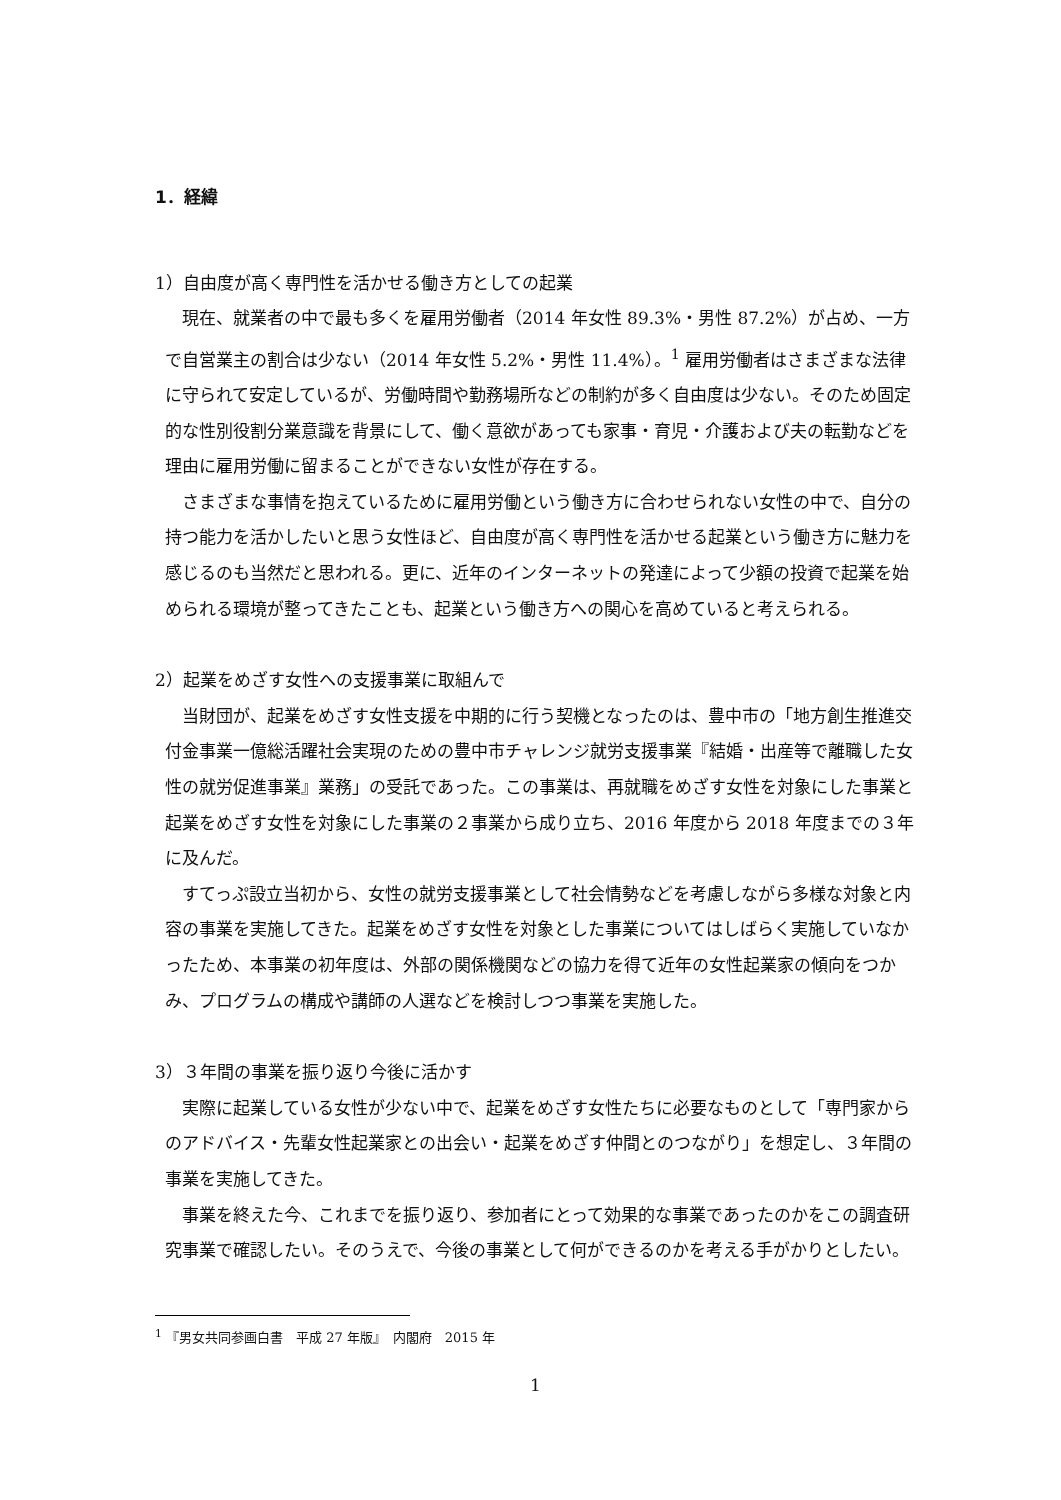1．経緯
1）自由度が高く専門性を活かせる働き方としての起業
現在、就業者の中で最も多くを雇用労働者（2014 年女性 89.3%・男性 87.2%）が占め、一方で自営業主の割合は少ない（2014 年女性 5.2%・男性 11.4%）。<sup>1</sup> 雇用労働者はさまざまな法律に守られて安定しているが、労働時間や勤務場所などの制約が多く自由度は少ない。そのため固定的な性別役割分業意識を背景にして、働く意欲があっても家事・育児・介護および夫の転勤などを理由に雇用労働に留まることができない女性が存在する。
さまざまな事情を抱えているために雇用労働という働き方に合わせられない女性の中で、自分の持つ能力を活かしたいと思う女性ほど、自由度が高く専門性を活かせる起業という働き方に魅力を感じるのも当然だと思われる。更に、近年のインターネットの発達によって少額の投資で起業を始められる環境が整ってきたことも、起業という働き方への関心を高めていると考えられる。
2）起業をめざす女性への支援事業に取組んで
当財団が、起業をめざす女性支援を中期的に行う契機となったのは、豊中市の「地方創生推進交付金事業一億総活躍社会実現のための豊中市チャレンジ就労支援事業『結婚・出産等で離職した女性の就労促進事業』業務」の受託であった。この事業は、再就職をめざす女性を対象にした事業と起業をめざす女性を対象にした事業の２事業から成り立ち、2016 年度から 2018 年度までの３年に及んだ。
すてっぷ設立当初から、女性の就労支援事業として社会情勢などを考慮しながら多様な対象と内容の事業を実施してきた。起業をめざす女性を対象とした事業についてはしばらく実施していなかったため、本事業の初年度は、外部の関係機関などの協力を得て近年の女性起業家の傾向をつかみ、プログラムの構成や講師の人選などを検討しつつ事業を実施した。
3）３年間の事業を振り返り今後に活かす
実際に起業している女性が少ない中で、起業をめざす女性たちに必要なものとして「専門家からのアドバイス・先輩女性起業家との出会い・起業をめざす仲間とのつながり」を想定し、３年間の事業を実施してきた。
事業を終えた今、これまでを振り返り、参加者にとって効果的な事業であったのかをこの調査研究事業で確認したい。そのうえで、今後の事業として何ができるのかを考える手がかりとしたい。
<sup>1</sup> 『男女共同参画白書　平成 27 年版』　内閣府　2015 年
1